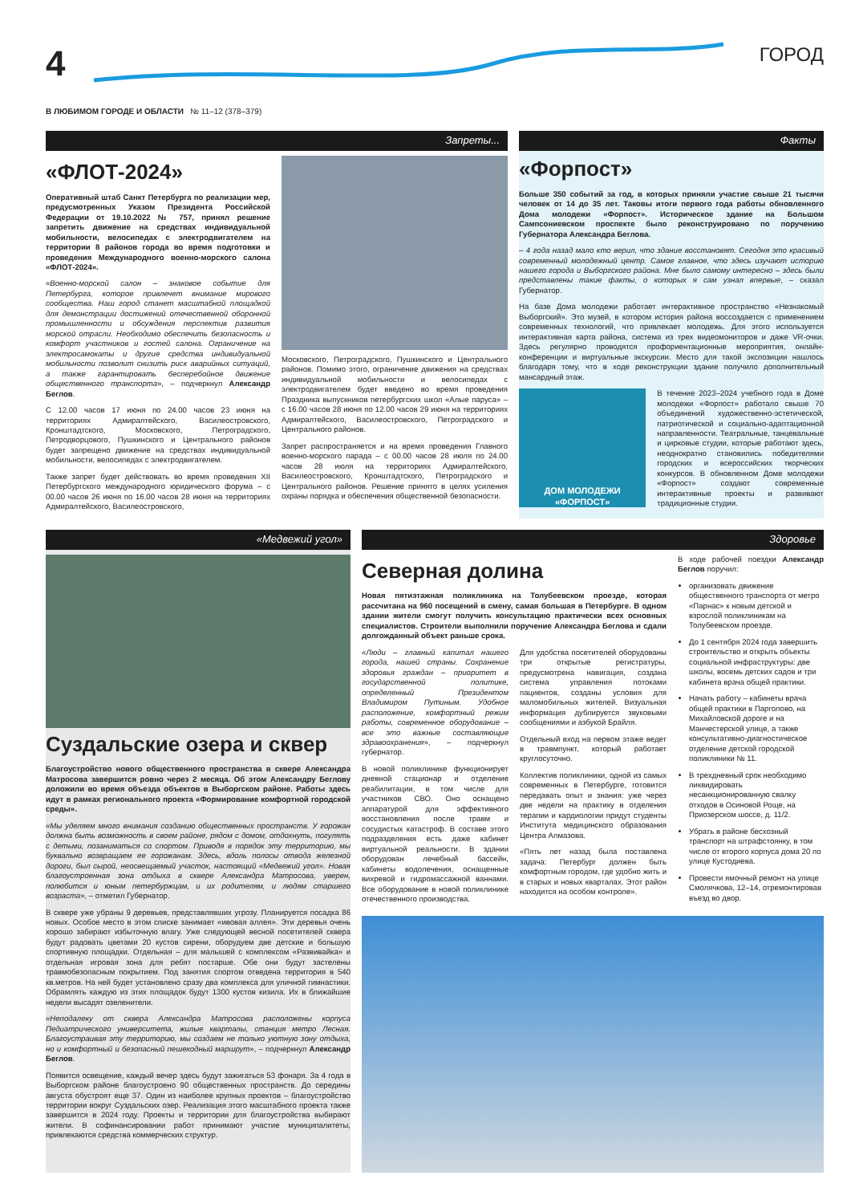4 ГОРОД
В ЛЮБИМОМ ГОРОДЕ И ОБЛАСТИ № 11–12 (378–379)
Запреты...
«ФЛОТ-2024»
Оперативный штаб Санкт Петербурга по реализации мер, предусмотренных Указом Президента Российской Федерации от 19.10.2022 № 757, принял решение запретить движение на средствах индивидуальной мобильности, велосипедах с электродвигателем на территории 8 районов города во время подготовки и проведения Международного военно-морского салона «ФЛОТ-2024».
«Военно-морской салон – знаковое событие для Петербурга, которое привлечет внимание мирового сообщества. Наш город станет масштабной площадкой для демонстрации достижений отечественной оборонной промышленности и обсуждения перспектив развития морской отрасли. Необходимо обеспечить безопасность и комфорт участников и гостей салона. Ограничение на электросамокаты и другие средства индивидуальной мобильности позволит снизить риск аварийных ситуаций, а также гарантировать бесперебойное движение общественного транспорта», – подчеркнул Александр Беглов.
С 12.00 часов 17 июня по 24.00 часов 23 июня на территориях Адмиралтейского, Василеостровского, Кронштадтского, Московского, Петроградского, Петродворцового, Пушкинского и Центрального районов будет запрещено движение на средствах индивидуальной мобильности, велосипедах с электродвигателем.
Также запрет будет действовать во время проведения XII Петербургского международного юридического форума – с 00.00 часов 26 июня по 16.00 часов 28 июня на территориях Адмиралтейского, Василеостровского,
Московского, Петроградского, Пушкинского и Центрального районов. Помимо этого, ограничение движения на средствах индивидуальной мобильности и велосипедах с электродвигателем будет введено во время проведения Праздника выпускников петербургских школ «Алые паруса» – с 16.00 часов 28 июня по 12.00 часов 29 июня на территориях Адмиралтейского, Василеостровского, Петроградского и Центрального районов.
Запрет распространяется и на время проведения Главного военно-морского парада – с 00.00 часов 28 июля по 24.00 часов 28 июля на территориях Адмиралтейского, Василеостровского, Кронштадтского, Петроградского и Центрального районов. Решение принято в целях усиления охраны порядка и обеспечения общественной безопасности.
Факты
«Форпост»
Больше 350 событий за год, в которых приняли участие свыше 21 тысячи человек от 14 до 35 лет. Таковы итоги первого года работы обновленного Дома молодежи «Форпост». Историческое здание на Большом Сампсониевском проспекте было реконструировано по поручению Губернатора Александра Беглова.
– 4 года назад мало кто верил, что здание восстановят. Сегодня это красивый современный молодежный центр. Самое главное, что здесь изучают историю нашего города и Выборгского района. Мне было самому интересно – здесь были представлены такие факты, о которых я сам узнал впервые, – сказал Губернатор.
На базе Дома молодежи работает интерактивное пространство «Незнакомый Выборгский». Это музей, в котором история района воссоздается с применением современных технологий, что привлекает молодежь. Для этого используется интерактивная карта района, система из трех видеомониторов и даже VR-очки. Здесь регулярно проводятся профориентационные мероприятия, онлайн-конференции и виртуальные экскурсии. Место для такой экспозиции нашлось благодаря тому, что в ходе реконструкции здание получило дополнительный мансардный этаж.
ДОМ МОЛОДЕЖИ
«ФОРПОСТ»
В течение 2023–2024 учебного года в Доме молодежи «Форпост» работало свыше 70 объединений художественно-эстетической, патриотической и социально-адаптационной направленности. Театральные, танцевальные и цирковые студии, которые работают здесь, неоднократно становились победителями городских и всероссийских творческих конкурсов. В обновленном Доме молодежи «Форпост» создают современные интерактивные проекты и развивают традиционные студии.
«Медвежий угол»
Суздальские озера и сквер
Благоустройство нового общественного пространства в сквере Александра Матросова завершится ровно через 2 месяца. Об этом Александру Беглову доложили во время объезда объектов в Выборгском районе. Работы здесь идут в рамках регионального проекта «Формирование комфортной городской среды».
«Мы уделяем много внимания созданию общественных пространств. У горожан должна быть возможность в своем районе, рядом с домом, отдохнуть, погулять с детьми, позаниматься со спортом. Приводя в порядок эту территорию, мы буквально возвращаем ее горожанам. Здесь, вдоль полосы отвода железной дороги, был сырой, неосвещаемый участок, настоящий «Медвежий угол». Новая благоустроенная зона отдыха в сквере Александра Матросова, уверен, полюбится и юным петербуржцам, и их родителям, и людям старшего возраста», – отметил Губернатор.
В сквере уже убраны 9 деревьев, представлявших угрозу. Планируется посадка 86 новых. Особое место в этом списке занимает «ивовая аллея». Эти деревья очень хорошо забирают избыточную влагу. Уже следующей весной посетителей сквера будут радовать цветами 20 кустов сирени, оборудуем две детские и большую спортивную площадки. Отдельная – для малышей с комплексом «Развивайка» и отдельная игровая зона для ребят постарше. Обе они будут застелены травмобезопасным покрытием. Под занятия спортом отведена территория в 540 кв.метров. На ней будет установлено сразу два комплекса для уличной гимнастики. Обрамлять каждую из этих площадок будут 1300 кустов кизила. Их в ближайшие недели высадят озеленители.
«Неподалеку от сквера Александра Матросова расположены корпуса Педиатрического университета, жилые кварталы, станция метро Лесная. Благоустраивая эту территорию, мы создаем не только уютную зону отдыха, но и комфортный и безопасный пешеходный маршрут», – подчеркнул Александр Беглов.
Появится освещение, каждый вечер здесь будут зажигаться 53 фонаря. За 4 года в Выборгском районе благоустроено 90 общественных пространств. До середины августа обустроят еще 37. Один из наиболее крупных проектов – благоустройство территории вокруг Суздальских озер. Реализация этого масштабного проекта также завершится в 2024 году. Проекты и территории для благоустройства выбирают жители. В софинансировании работ принимают участие муниципалитеты, привлекаются средства коммерческих структур.
Здоровье
Северная долина
Новая пятиэтажная поликлиника на Толубеевском проезде, которая рассчитана на 960 посещений в смену, самая большая в Петербурге. В одном здании жители смогут получить консультацию практически всех основных специалистов. Строители выполнили поручение Александра Беглова и сдали долгожданный объект раньше срока.
«Люди – главный капитал нашего города, нашей страны. Сохранение здоровья граждан – приоритет в государственной политике, определенный Президентом Владимиром Путиным. Удобное расположение, комфортный режим работы, современное оборудование – все это важные составляющие здравоохранения», – подчеркнул губернатор.
В новой поликлинике функционирует дневной стационар и отделение реабилитации, в том числе для участников СВО. Оно оснащено аппаратурой для эффективного восстановления после травм и сосудистых катастроф. В составе этого подразделения есть даже кабинет виртуальной реальности. В здании оборудован лечебный бассейн, кабинеты водолечения, оснащенные вихревой и гидромассажной ваннами. Все оборудование в новой поликлинике отечественного производства.
Для удобства посетителей оборудованы три открытые регистратуры, предусмотрена навигация, создана система управления потоками пациентов, созданы условия для маломобильных жителей. Визуальная информация дублируется звуковыми сообщениями и азбукой Брайля.
Отдельный вход на первом этаже ведет в травмпункт, который работает круглосуточно.
Коллектив поликлиники, одной из самых современных в Петербурге, готовится передавать опыт и знания: уже через две недели на практику в отделения терапии и кардиологии придут студенты Института медицинского образования Центра Алмазова.
«Пять лет назад была поставлена задача: Петербург должен быть комфортным городом, где удобно жить и в старых и новых кварталах. Этот район находится на особом контроле».
В ходе рабочей поездки Александр Беглов поручил:
организовать движение общественного транспорта от метро «Парнас» к новым детской и взрослой поликлиникам на Толубеевском проезде.
До 1 сентября 2024 года завершить строительство и открыть объекты социальной инфраструктуры: две школы, восемь детских садов и три кабинета врача общей практики.
Начать работу – кабинеты врача общей практики в Парголово, на Михайловской дороге и на Манчестерской улице, а также консультативно-диагностическое отделение детской городской поликлиники № 11.
В трехдневный срок необходимо ликвидировать несанкционированную свалку отходов в Осиновой Роще, на Приозерском шоссе, д. 11/2.
Убрать в районе бесхозный транспорт на штрафстоянку, в том числе от второго корпуса дома 20 по улице Кустодиева.
Провести ямочный ремонт на улице Смолячкова, 12–14, отремонтировав въезд во двор.